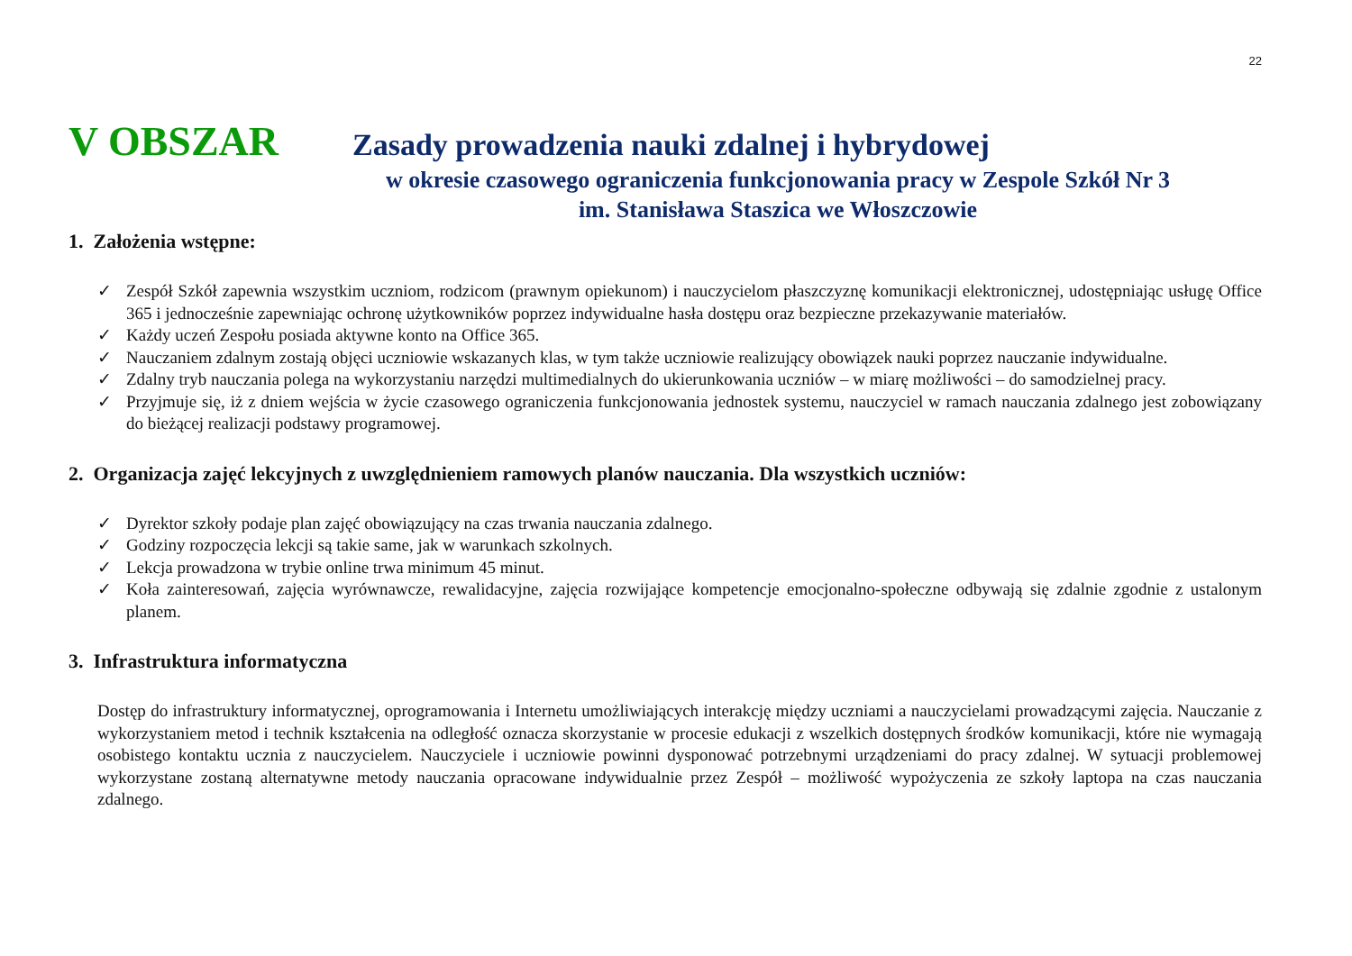22
V OBSZAR Zasady prowadzenia nauki zdalnej i hybrydowej
w okresie czasowego ograniczenia funkcjonowania pracy w Zespole Szkół Nr 3
im. Stanisława Staszica we Włoszczowie
1. Założenia wstępne:
✓ Zespół Szkół zapewnia wszystkim uczniom, rodzicom (prawnym opiekunom) i nauczycielom płaszczyznę komunikacji elektronicznej, udostępniając usługę Office 365 i jednocześnie zapewniając ochronę użytkowników poprzez indywidualne hasła dostępu oraz bezpieczne przekazywanie materiałów.
✓ Każdy uczeń Zespołu posiada aktywne konto na Office 365.
✓ Nauczaniem zdalnym zostają objęci uczniowie wskazanych klas, w tym także uczniowie realizujący obowiązek nauki poprzez nauczanie indywidualne.
✓ Zdalny tryb nauczania polega na wykorzystaniu narzędzi multimedialnych do ukierunkowania uczniów – w miarę możliwości – do samodzielnej pracy.
✓ Przyjmuje się, iż z dniem wejścia w życie czasowego ograniczenia funkcjonowania jednostek systemu, nauczyciel w ramach nauczania zdalnego jest zobowiązany do bieżącej realizacji podstawy programowej.
2. Organizacja zajęć lekcyjnych z uwzględnieniem ramowych planów nauczania. Dla wszystkich uczniów:
✓ Dyrektor szkoły podaje plan zajęć obowiązujący na czas trwania nauczania zdalnego.
✓ Godziny rozpoczęcia lekcji są takie same, jak w warunkach szkolnych.
✓ Lekcja prowadzona w trybie online trwa minimum 45 minut.
✓ Koła zainteresowań, zajęcia wyrównawcze, rewalidacyjne, zajęcia rozwijające kompetencje emocjonalno-społeczne odbywają się zdalnie zgodnie z ustalonym planem.
3. Infrastruktura informatyczna
Dostęp do infrastruktury informatycznej, oprogramowania i Internetu umożliwiających interakcję między uczniami a nauczycielami prowadzącymi zajęcia. Nauczanie z wykorzystaniem metod i technik kształcenia na odległość oznacza skorzystanie w procesie edukacji z wszelkich dostępnych środków komunikacji, które nie wymagają osobistego kontaktu ucznia z nauczycielem. Nauczyciele i uczniowie powinni dysponować potrzebnymi urządzeniami do pracy zdalnej. W sytuacji problemowej wykorzystane zostaną alternatywne metody nauczania opracowane indywidualnie przez Zespół – możliwość wypożyczenia ze szkoły laptopa na czas nauczania zdalnego.